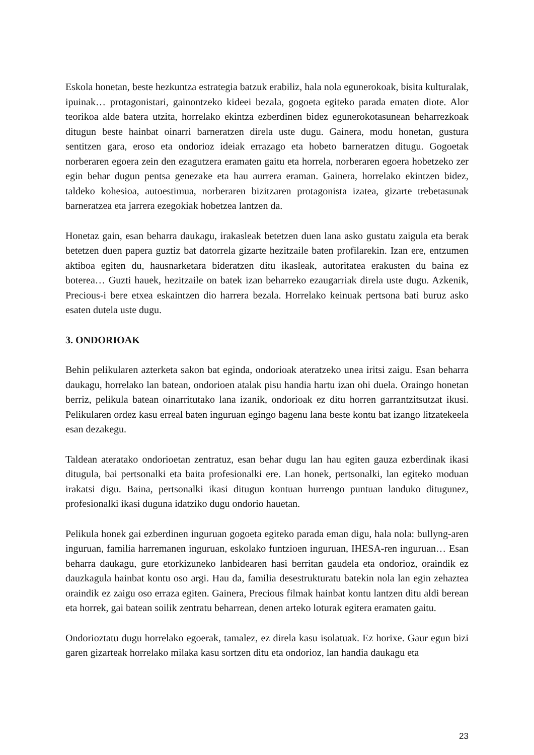Eskola honetan, beste hezkuntza estrategia batzuk erabiliz, hala nola egunerokoak, bisita kulturalak, ipuinak… protagonistari, gainontzeko kideei bezala, gogoeta egiteko parada ematen diote. Alor teorikoa alde batera utzita, horrelako ekintza ezberdinen bidez egunerokotasunean beharrezkoak ditugun beste hainbat oinarri barneratzen direla uste dugu. Gainera, modu honetan, gustura sentitzen gara, eroso eta ondorioz ideiak errazago eta hobeto barneratzen ditugu. Gogoetak norberaren egoera zein den ezagutzera eramaten gaitu eta horrela, norberaren egoera hobetzeko zer egin behar dugun pentsa genezake eta hau aurrera eraman. Gainera, horrelako ekintzen bidez, taldeko kohesioa, autoestimua, norberaren bizitzaren protagonista izatea, gizarte trebetasunak barneratzea eta jarrera ezegokiak hobetzea lantzen da.
Honetaz gain, esan beharra daukagu, irakasleak betetzen duen lana asko gustatu zaigula eta berak betetzen duen papera guztiz bat datorrela gizarte hezitzaile baten profilarekin. Izan ere, entzumen aktiboa egiten du, hausnarketara bideratzen ditu ikasleak, autoritatea erakusten du baina ez boterea… Guzti hauek, hezitzaile on batek izan beharreko ezaugarriak direla uste dugu. Azkenik, Precious-i bere etxea eskaintzen dio harrera bezala. Horrelako keinuak pertsona bati buruz asko esaten dutela uste dugu.
3. ONDORIOAK
Behin pelikularen azterketa sakon bat eginda, ondorioak ateratzeko unea iritsi zaigu. Esan beharra daukagu, horrelako lan batean, ondorioen atalak pisu handia hartu izan ohi duela. Oraingo honetan berriz, pelikula batean oinarritutako lana izanik, ondorioak ez ditu horren garrantzitsutzat ikusi. Pelikularen ordez kasu erreal baten inguruan egingo bagenu lana beste kontu bat izango litzatekeela esan dezakegu.
Taldean ateratako ondorioetan zentratuz, esan behar dugu lan hau egiten gauza ezberdinak ikasi ditugula, bai pertsonalki eta baita profesionalki ere. Lan honek, pertsonalki, lan egiteko moduan irakatsi digu. Baina, pertsonalki ikasi ditugun kontuan hurrengo puntuan landuko ditugunez, profesionalki ikasi duguna idatziko dugu ondorio hauetan.
Pelikula honek gai ezberdinen inguruan gogoeta egiteko parada eman digu, hala nola: bullyng-aren inguruan, familia harremanen inguruan, eskolako funtzioen inguruan, IHESA-ren inguruan… Esan beharra daukagu, gure etorkizuneko lanbidearen hasi berritan gaudela eta ondorioz, oraindik ez dauzkagula hainbat kontu oso argi. Hau da, familia desestrukturatu batekin nola lan egin zehaztea oraindik ez zaigu oso erraza egiten. Gainera, Precious filmak hainbat kontu lantzen ditu aldi berean eta horrek, gai batean soilik zentratu beharrean, denen arteko loturak egitera eramaten gaitu.
Ondorioztatu dugu horrelako egoerak, tamalez, ez direla kasu isolatuak. Ez horixe. Gaur egun bizi garen gizarteak horrelako milaka kasu sortzen ditu eta ondorioz, lan handia daukagu eta
23